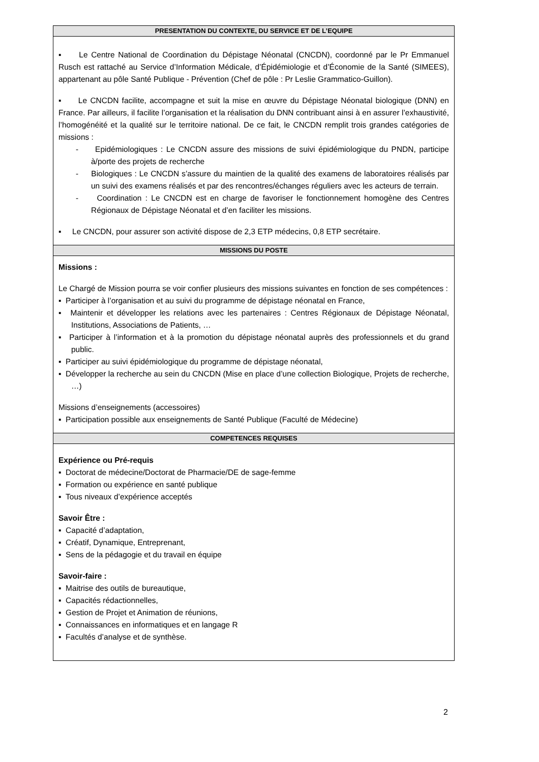| PRESENTATION DU CONTEXTE, DU SERVICE ET DE L’EQUIPE |
| --- |
| ▪ Le Centre National de Coordination du Dépistage Néonatal (CNCDN), coordonné par le Pr Emmanuel Rusch est rattaché au Service d’Information Médicale, d’Épidémiologie et d’Économie de la Santé (SIMEES), appartenant au pôle Santé Publique - Prévention (Chef de pôle : Pr Leslie Grammatico-Guillon). ▪ Le CNCDN facilite, accompagne et suit la mise en œuvre du Dépistage Néonatal biologique (DNN) en France. Par ailleurs, il facilite l’organisation et la réalisation du DNN contribuant ainsi à en assurer l’exhaustivité, l’homogénéité et la qualité sur le territoire national. De ce fait, le CNCDN remplit trois grandes catégories de missions : - Epidémiologiques : Le CNCDN assure des missions de suivi épidémiologique du PNDN, participe à/porte des projets de recherche - Biologiques : Le CNCDN s’assure du maintien de la qualité des examens de laboratoires réalisés par un suivi des examens réalisés et par des rencontres/échanges réguliers avec les acteurs de terrain. - Coordination : Le CNCDN est en charge de favoriser le fonctionnement homogène des Centres Régionaux de Dépistage Néonatal et d’en faciliter les missions. ▪ Le CNCDN, pour assurer son activité dispose de 2,3 ETP médecins, 0,8 ETP secrétaire. |
| MISSIONS DU POSTE |
| Missions : Le Chargé de Mission pourra se voir confier plusieurs des missions suivantes en fonction de ses compétences : ▪ Participer à l’organisation et au suivi du programme de dépistage néonatal en France, ▪ Maintenir et développer les relations avec les partenaires : Centres Régionaux de Dépistage Néonatal, Institutions, Associations de Patients, … ▪ Participer à l’information et à la promotion du dépistage néonatal auprès des professionnels et du grand public. ▪ Participer au suivi épidémiologique du programme de dépistage néonatal, ▪ Développer la recherche au sein du CNCDN (Mise en place d’une collection Biologique, Projets de recherche, …) Missions d’enseignements (accessoires) ▪ Participation possible aux enseignements de Santé Publique (Faculté de Médecine) |
| COMPETENCES REQUISES |
| Expérience ou Pré-requis ▪ Doctorat de médecine/Doctorat de Pharmacie/DE de sage-femme ▪ Formation ou expérience en santé publique ▪ Tous niveaux d’expérience acceptés Savoir Être : ▪ Capacité d’adaptation, ▪ Créatif, Dynamique, Entreprenant, ▪ Sens de la pédagogie et du travail en équipe Savoir-faire : ▪ Maitrise des outils de bureautique, ▪ Capacités rédactionnelles, ▪ Gestion de Projet et Animation de réunions, ▪ Connaissances en informatiques et en langage R ▪ Facultés d’analyse et de synthèse. |
2